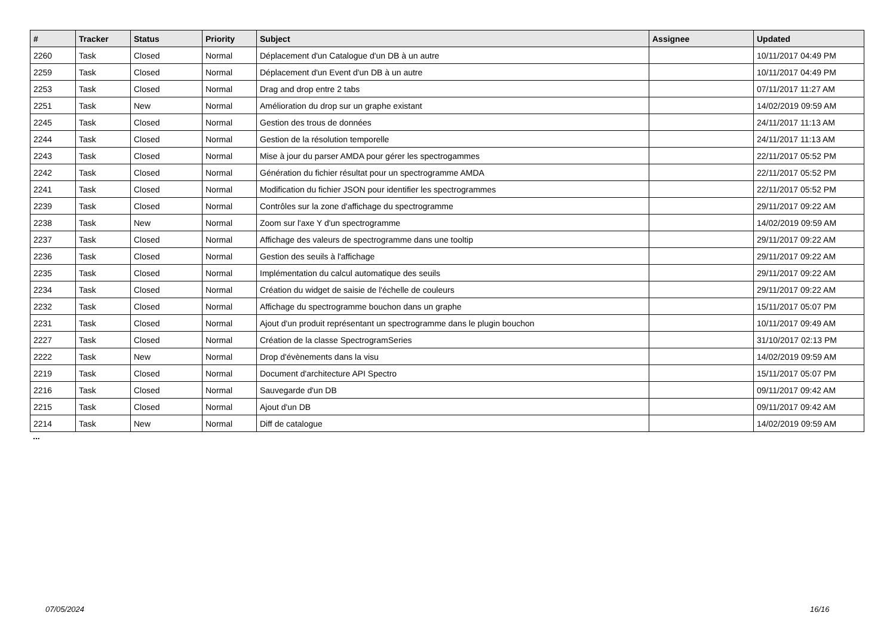| # | Tracker | Status | Priority | Subject | Assignee | Updated |
| --- | --- | --- | --- | --- | --- | --- |
| 2260 | Task | Closed | Normal | Déplacement d'un Catalogue d'un DB à un autre | | 10/11/2017 04:49 PM |
| 2259 | Task | Closed | Normal | Déplacement d'un Event d'un DB à un autre | | 10/11/2017 04:49 PM |
| 2253 | Task | Closed | Normal | Drag and drop entre 2 tabs | | 07/11/2017 11:27 AM |
| 2251 | Task | New | Normal | Amélioration du drop sur un graphe existant | | 14/02/2019 09:59 AM |
| 2245 | Task | Closed | Normal | Gestion des trous de données | | 24/11/2017 11:13 AM |
| 2244 | Task | Closed | Normal | Gestion de la résolution temporelle | | 24/11/2017 11:13 AM |
| 2243 | Task | Closed | Normal | Mise à jour du parser AMDA pour gérer les spectrogammes | | 22/11/2017 05:52 PM |
| 2242 | Task | Closed | Normal | Génération du fichier résultat pour un spectrogramme AMDA | | 22/11/2017 05:52 PM |
| 2241 | Task | Closed | Normal | Modification du fichier JSON pour identifier les spectrogrammes | | 22/11/2017 05:52 PM |
| 2239 | Task | Closed | Normal | Contrôles sur la zone d'affichage du spectrogramme | | 29/11/2017 09:22 AM |
| 2238 | Task | New | Normal | Zoom sur l'axe Y d'un spectrogramme | | 14/02/2019 09:59 AM |
| 2237 | Task | Closed | Normal | Affichage des valeurs de spectrogramme dans une tooltip | | 29/11/2017 09:22 AM |
| 2236 | Task | Closed | Normal | Gestion des seuils à l'affichage | | 29/11/2017 09:22 AM |
| 2235 | Task | Closed | Normal | Implémentation du calcul automatique des seuils | | 29/11/2017 09:22 AM |
| 2234 | Task | Closed | Normal | Création du widget de saisie de l'échelle de couleurs | | 29/11/2017 09:22 AM |
| 2232 | Task | Closed | Normal | Affichage du spectrogramme bouchon dans un graphe | | 15/11/2017 05:07 PM |
| 2231 | Task | Closed | Normal | Ajout d'un produit représentant un spectrogramme dans le plugin bouchon | | 10/11/2017 09:49 AM |
| 2227 | Task | Closed | Normal | Création de la classe SpectrogramSeries | | 31/10/2017 02:13 PM |
| 2222 | Task | New | Normal | Drop d'évènements dans la visu | | 14/02/2019 09:59 AM |
| 2219 | Task | Closed | Normal | Document d'architecture API Spectro | | 15/11/2017 05:07 PM |
| 2216 | Task | Closed | Normal | Sauvegarde d'un DB | | 09/11/2017 09:42 AM |
| 2215 | Task | Closed | Normal | Ajout d'un DB | | 09/11/2017 09:42 AM |
| 2214 | Task | New | Normal | Diff de catalogue | | 14/02/2019 09:59 AM |
...
07/05/2024 16/16